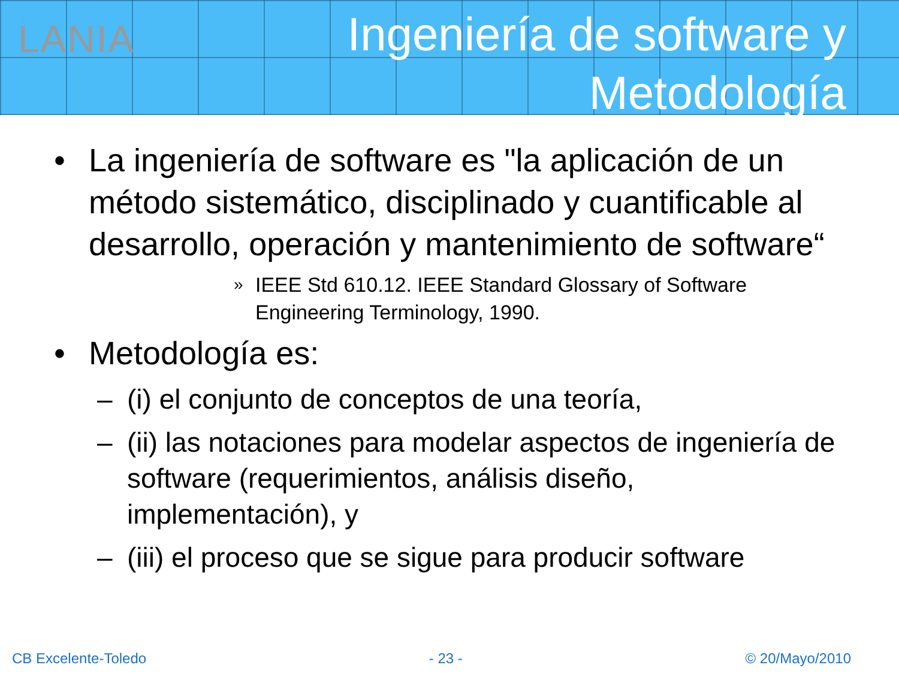LANIA
Ingeniería de software y
Metodología
• La ingeniería de software es "la aplicación de un método sistemático, disciplinado y cuantificable al desarrollo, operación y mantenimiento de software“
» IEEE Std 610.12. IEEE Standard Glossary of Software Engineering Terminology, 1990.
• Metodología es:
– (i) el conjunto de conceptos de una teoría,
– (ii) las notaciones para modelar aspectos de ingeniería de software (requerimientos, análisis diseño, implementación), y
– (iii) el proceso que se sigue para producir software
CB Excelente-Toledo - 23 - © 20/Mayo/2010